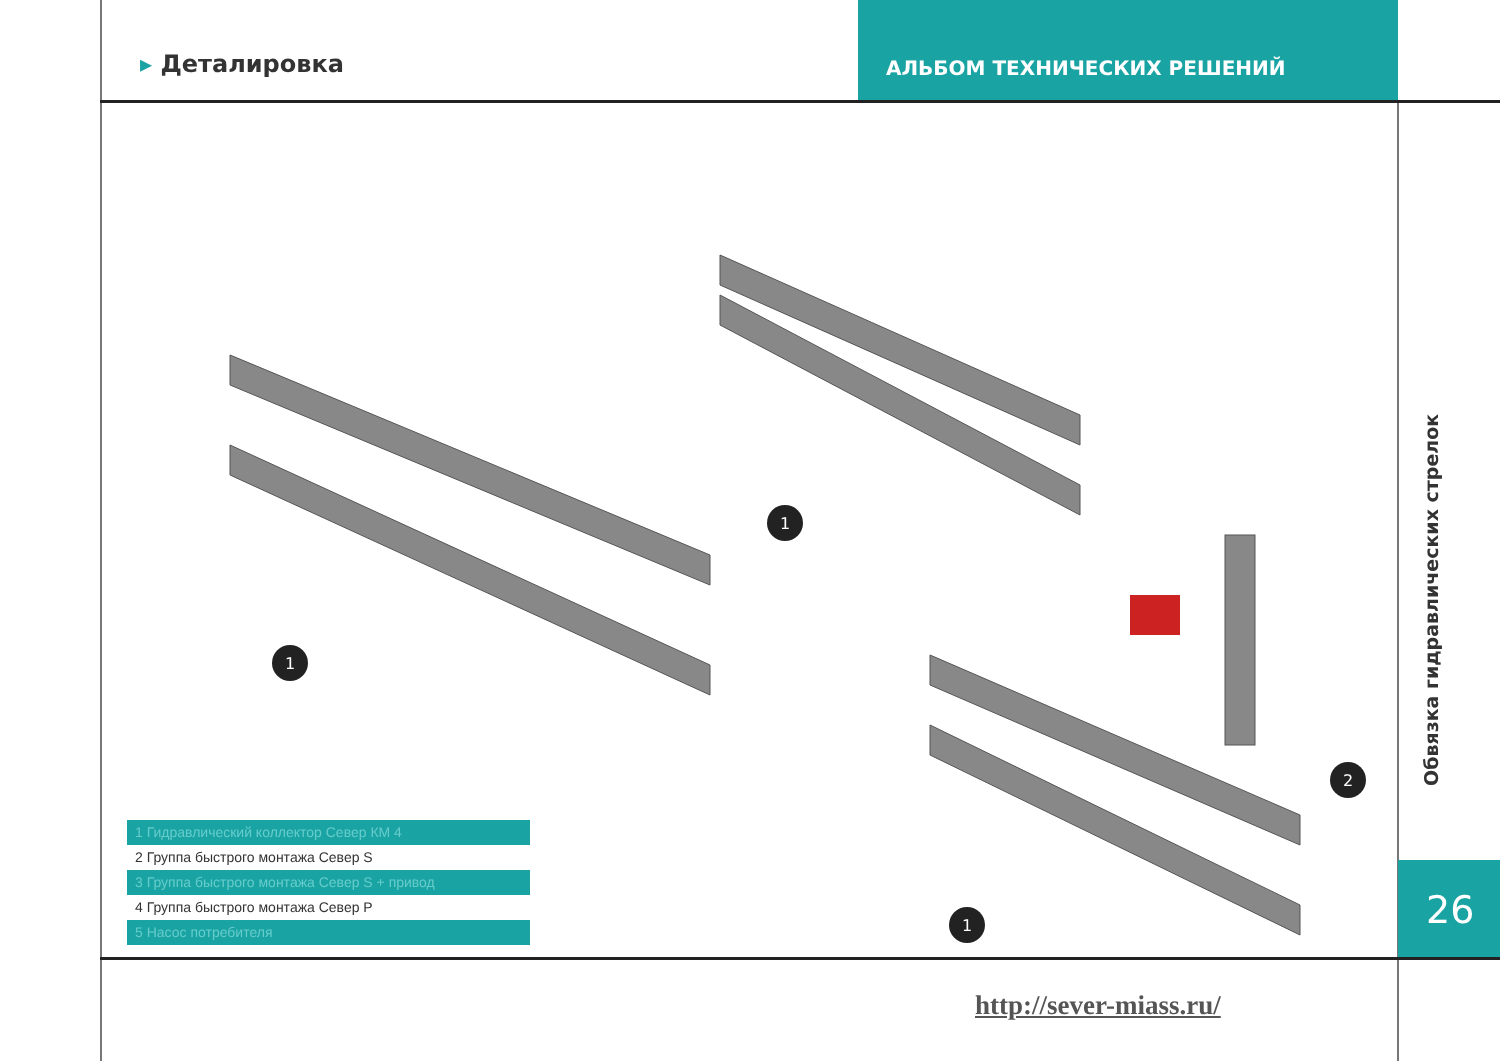▸ Деталировка
АЛЬБОМ ТЕХНИЧЕСКИХ РЕШЕНИЙ
1
1
1
2
Обвязка гидравлических стрелок
26
1 Гидравлический коллектор Север КМ 4
2 Группа быстрого монтажа Север S
3 Группа быстрого монтажа Север S + привод
4 Группа быстрого монтажа Север Р
5 Насос потребителя
http://sever-miass.ru/